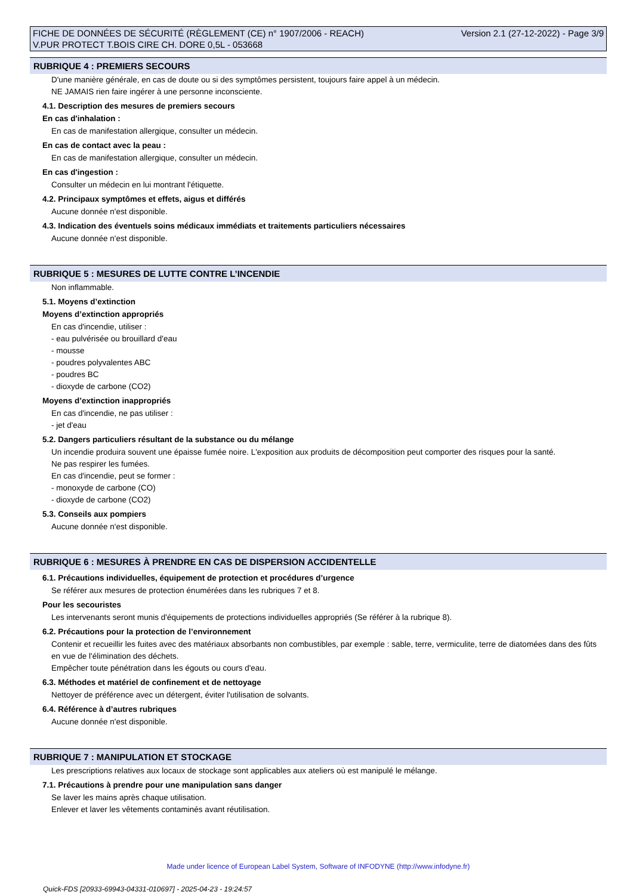FICHE DE DONNÉES DE SÉCURITÉ (RÈGLEMENT (CE) n° 1907/2006 - REACH)
V.PUR PROTECT T.BOIS CIRE CH. DORE 0,5L - 053668
Version 2.1 (27-12-2022) - Page 3/9
RUBRIQUE 4 : PREMIERS SECOURS
D'une manière générale, en cas de doute ou si des symptômes persistent, toujours faire appel à un médecin.
NE JAMAIS rien faire ingérer à une personne inconsciente.
4.1. Description des mesures de premiers secours
En cas d'inhalation :
En cas de manifestation allergique, consulter un médecin.
En cas de contact avec la peau :
En cas de manifestation allergique, consulter un médecin.
En cas d'ingestion :
Consulter un médecin en lui montrant l'étiquette.
4.2. Principaux symptômes et effets, aigus et différés
Aucune donnée n'est disponible.
4.3. Indication des éventuels soins médicaux immédiats et traitements particuliers nécessaires
Aucune donnée n'est disponible.
RUBRIQUE 5 : MESURES DE LUTTE CONTRE L’INCENDIE
Non inflammable.
5.1. Moyens d’extinction
Moyens d’extinction appropriés
En cas d'incendie, utiliser :
- eau pulvérisée ou brouillard d'eau
- mousse
- poudres polyvalentes ABC
- poudres BC
- dioxyde de carbone (CO2)
Moyens d’extinction inappropriés
En cas d'incendie, ne pas utiliser :
- jet d'eau
5.2. Dangers particuliers résultant de la substance ou du mélange
Un incendie produira souvent une épaisse fumée noire. L'exposition aux produits de décomposition peut comporter des risques pour la santé.
Ne pas respirer les fumées.
En cas d'incendie, peut se former :
- monoxyde de carbone (CO)
- dioxyde de carbone (CO2)
5.3. Conseils aux pompiers
Aucune donnée n'est disponible.
RUBRIQUE 6 : MESURES À PRENDRE EN CAS DE DISPERSION ACCIDENTELLE
6.1. Précautions individuelles, équipement de protection et procédures d’urgence
Se référer aux mesures de protection énumérées dans les rubriques 7 et 8.
Pour les secouristes
Les intervenants seront munis d'équipements de protections individuelles appropriés (Se référer à la rubrique 8).
6.2. Précautions pour la protection de l’environnement
Contenir et recueillir les fuites avec des matériaux absorbants non combustibles, par exemple : sable, terre, vermiculite, terre de diatomées dans des fûts en vue de l'élimination des déchets.
Empêcher toute pénétration dans les égouts ou cours d'eau.
6.3. Méthodes et matériel de confinement et de nettoyage
Nettoyer de préférence avec un détergent, éviter l'utilisation de solvants.
6.4. Référence à d’autres rubriques
Aucune donnée n'est disponible.
RUBRIQUE 7 : MANIPULATION ET STOCKAGE
Les prescriptions relatives aux locaux de stockage sont applicables aux ateliers où est manipulé le mélange.
7.1. Précautions à prendre pour une manipulation sans danger
Se laver les mains après chaque utilisation.
Enlever et laver les vêtements contaminés avant réutilisation.
Made under licence of European Label System, Software of INFODYNE (http://www.infodyne.fr)
Quick-FDS [20933-69943-04331-010697] - 2025-04-23 - 19:24:57